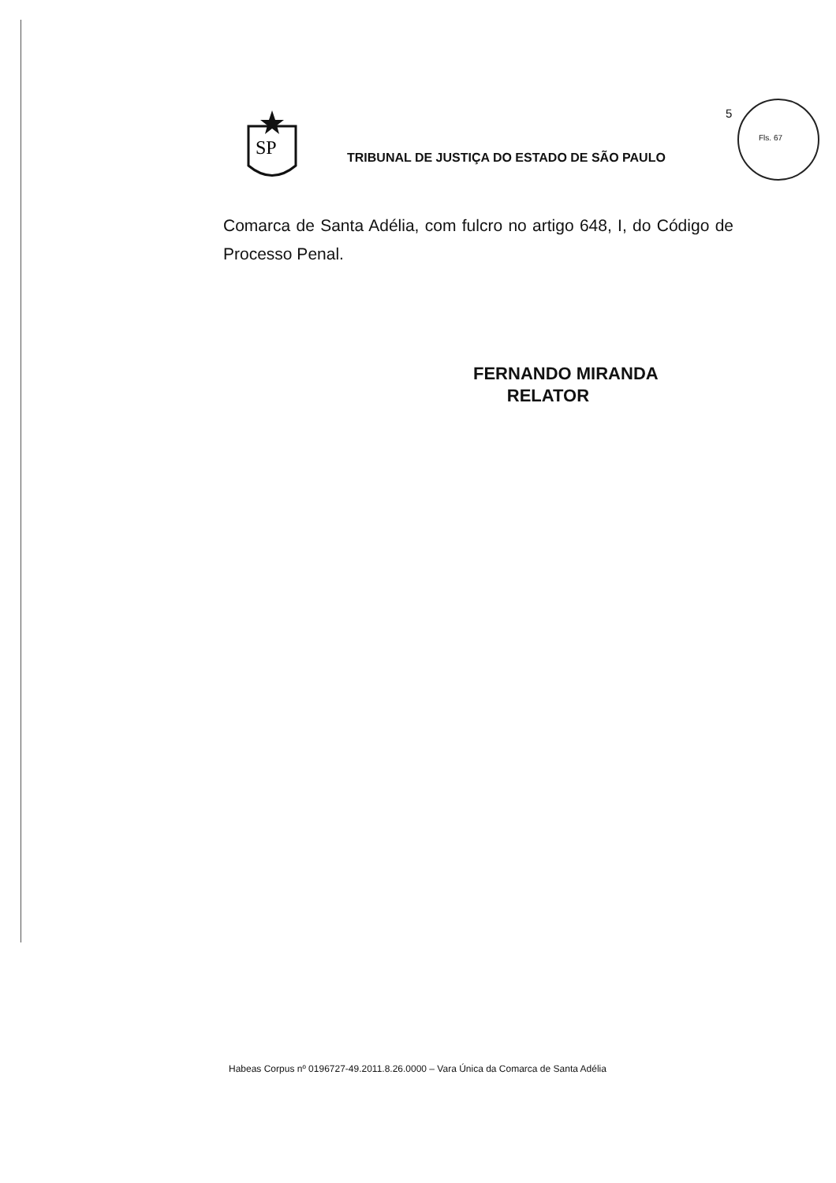5
Fls. 67
SP
TRIBUNAL DE JUSTIÇA DO ESTADO DE SÃO PAULO
Comarca de Santa Adélia, com fulcro no artigo 648, I, do Código de Processo Penal.
FERNANDO MIRANDA
RELATOR
Habeas Corpus nº 0196727-49.2011.8.26.0000 – Vara Única da Comarca de Santa Adélia